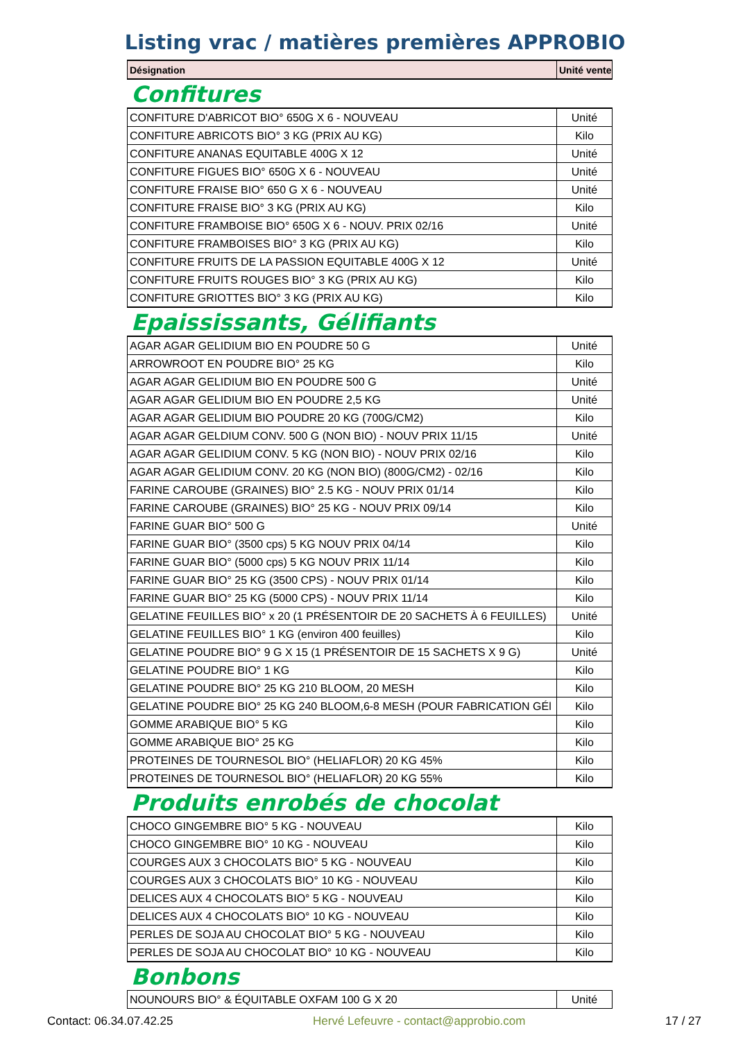Listing vrac / matières premières APPROBIO
| Désignation | Unité vente |
| --- | --- |
Confitures
| CONFITURE D'ABRICOT BIO° 650G X 6 - NOUVEAU | Unité |
| CONFITURE ABRICOTS BIO° 3 KG (PRIX AU KG) | Kilo |
| CONFITURE ANANAS EQUITABLE 400G X 12 | Unité |
| CONFITURE FIGUES BIO° 650G X 6 - NOUVEAU | Unité |
| CONFITURE FRAISE BIO° 650 G X 6 - NOUVEAU | Unité |
| CONFITURE FRAISE BIO° 3 KG (PRIX AU KG) | Kilo |
| CONFITURE FRAMBOISE BIO° 650G X 6 - NOUV. PRIX 02/16 | Unité |
| CONFITURE FRAMBOISES BIO° 3 KG (PRIX AU KG) | Kilo |
| CONFITURE FRUITS DE LA PASSION EQUITABLE 400G X 12 | Unité |
| CONFITURE FRUITS ROUGES BIO° 3 KG (PRIX AU KG) | Kilo |
| CONFITURE GRIOTTES BIO° 3 KG (PRIX AU KG) | Kilo |
Epaississants, Gélifiants
| AGAR AGAR GELIDIUM BIO EN POUDRE 50 G | Unité |
| ARROWROOT EN POUDRE BIO° 25 KG | Kilo |
| AGAR AGAR GELIDIUM BIO EN POUDRE 500 G | Unité |
| AGAR AGAR GELIDIUM BIO EN POUDRE 2,5 KG | Unité |
| AGAR AGAR GELIDIUM BIO POUDRE 20 KG (700G/CM2) | Kilo |
| AGAR AGAR GELDIUM CONV. 500 G (NON BIO) - NOUV PRIX 11/15 | Unité |
| AGAR AGAR GELIDIUM CONV. 5 KG (NON BIO) - NOUV PRIX 02/16 | Kilo |
| AGAR AGAR GELIDIUM CONV. 20 KG (NON BIO) (800G/CM2) - 02/16 | Kilo |
| FARINE CAROUBE (GRAINES) BIO° 2.5 KG - NOUV PRIX 01/14 | Kilo |
| FARINE CAROUBE (GRAINES) BIO° 25 KG - NOUV PRIX 09/14 | Kilo |
| FARINE GUAR BIO° 500 G | Unité |
| FARINE GUAR BIO° (3500 cps) 5 KG NOUV PRIX 04/14 | Kilo |
| FARINE GUAR BIO° (5000 cps) 5 KG NOUV PRIX 11/14 | Kilo |
| FARINE GUAR BIO° 25 KG (3500 CPS) - NOUV PRIX 01/14 | Kilo |
| FARINE GUAR BIO° 25 KG (5000 CPS) - NOUV PRIX 11/14 | Kilo |
| GELATINE FEUILLES BIO° x 20 (1 PRÉSENTOIR DE 20 SACHETS À 6 FEUILLES) | Unité |
| GELATINE FEUILLES BIO° 1 KG (environ 400 feuilles) | Kilo |
| GELATINE POUDRE BIO° 9 G X 15 (1 PRÉSENTOIR DE 15 SACHETS X 9 G) | Unité |
| GELATINE POUDRE BIO° 1 KG | Kilo |
| GELATINE POUDRE BIO° 25 KG 210 BLOOM, 20 MESH | Kilo |
| GELATINE POUDRE BIO° 25 KG 240 BLOOM,6-8 MESH (POUR FABRICATION GÉl | Kilo |
| GOMME ARABIQUE BIO° 5 KG | Kilo |
| GOMME ARABIQUE BIO° 25 KG | Kilo |
| PROTEINES DE TOURNESOL BIO° (HELIAFLOR) 20 KG 45% | Kilo |
| PROTEINES DE TOURNESOL BIO° (HELIAFLOR) 20 KG 55% | Kilo |
Produits enrobés de chocolat
| CHOCO GINGEMBRE BIO° 5 KG - NOUVEAU | Kilo |
| CHOCO GINGEMBRE BIO° 10 KG - NOUVEAU | Kilo |
| COURGES AUX 3 CHOCOLATS BIO° 5 KG - NOUVEAU | Kilo |
| COURGES AUX 3 CHOCOLATS BIO° 10 KG - NOUVEAU | Kilo |
| DELICES AUX 4 CHOCOLATS BIO° 5 KG - NOUVEAU | Kilo |
| DELICES AUX 4 CHOCOLATS BIO° 10 KG - NOUVEAU | Kilo |
| PERLES DE SOJA AU CHOCOLAT BIO° 5 KG - NOUVEAU | Kilo |
| PERLES DE SOJA AU CHOCOLAT BIO° 10 KG - NOUVEAU | Kilo |
Bonbons
| NOUNOURS BIO° & ÉQUITABLE OXFAM 100 G X 20 | Unité |
Contact: 06.34.07.42.25 Hervé Lefeuvre - contact@approbio.com 17 / 27